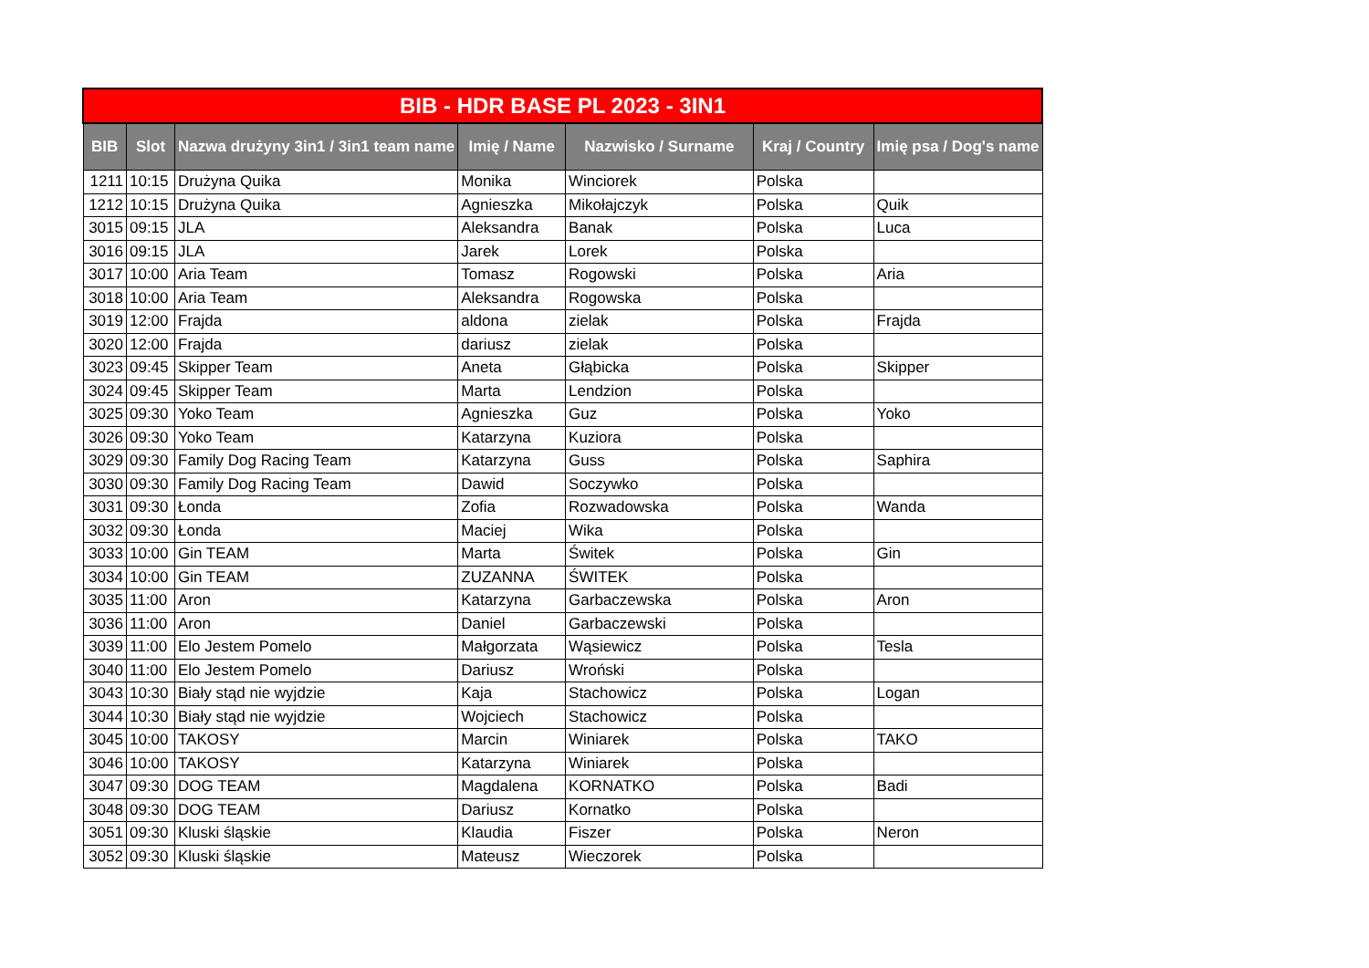| BIB - HDR BASE PL 2023 - 3IN1 | | | | | | |
| BIB | Slot | Nazwa drużyny 3in1 / 3in1 team name | Imię / Name | Nazwisko / Surname | Kraj / Country | Imię psa / Dog's name |
| 1211 | 10:15 | Drużyna Quika | Monika | Winciorek | Polska | |
| 1212 | 10:15 | Drużyna Quika | Agnieszka | Mikołajczyk | Polska | Quik |
| 3015 | 09:15 | JLA | Aleksandra | Banak | Polska | Luca |
| 3016 | 09:15 | JLA | Jarek | Lorek | Polska | |
| 3017 | 10:00 | Aria Team | Tomasz | Rogowski | Polska | Aria |
| 3018 | 10:00 | Aria Team | Aleksandra | Rogowska | Polska | |
| 3019 | 12:00 | Frajda | aldona | zielak | Polska | Frajda |
| 3020 | 12:00 | Frajda | dariusz | zielak | Polska | |
| 3023 | 09:45 | Skipper Team | Aneta | Głąbicka | Polska | Skipper |
| 3024 | 09:45 | Skipper Team | Marta | Lendzion | Polska | |
| 3025 | 09:30 | Yoko Team | Agnieszka | Guz | Polska | Yoko |
| 3026 | 09:30 | Yoko Team | Katarzyna | Kuziora | Polska | |
| 3029 | 09:30 | Family Dog Racing Team | Katarzyna | Guss | Polska | Saphira |
| 3030 | 09:30 | Family Dog Racing Team | Dawid | Soczywko | Polska | |
| 3031 | 09:30 | Łonda | Zofia | Rozwadowska | Polska | Wanda |
| 3032 | 09:30 | Łonda | Maciej | Wika | Polska | |
| 3033 | 10:00 | Gin TEAM | Marta | Świtek | Polska | Gin |
| 3034 | 10:00 | Gin TEAM | ZUZANNA | ŚWITEK | Polska | |
| 3035 | 11:00 | Aron | Katarzyna | Garbaczewska | Polska | Aron |
| 3036 | 11:00 | Aron | Daniel | Garbaczewski | Polska | |
| 3039 | 11:00 | Elo Jestem Pomelo | Małgorzata | Wąsiewicz | Polska | Tesla |
| 3040 | 11:00 | Elo Jestem Pomelo | Dariusz | Wroński | Polska | |
| 3043 | 10:30 | Biały stąd nie wyjdzie | Kaja | Stachowicz | Polska | Logan |
| 3044 | 10:30 | Biały stąd nie wyjdzie | Wojciech | Stachowicz | Polska | |
| 3045 | 10:00 | TAKOSY | Marcin | Winiarek | Polska | TAKO |
| 3046 | 10:00 | TAKOSY | Katarzyna | Winiarek | Polska | |
| 3047 | 09:30 | DOG TEAM | Magdalena | KORNATKO | Polska | Badi |
| 3048 | 09:30 | DOG TEAM | Dariusz | Kornatko | Polska | |
| 3051 | 09:30 | Kluski śląskie | Klaudia | Fiszer | Polska | Neron |
| 3052 | 09:30 | Kluski śląskie | Mateusz | Wieczorek | Polska | |